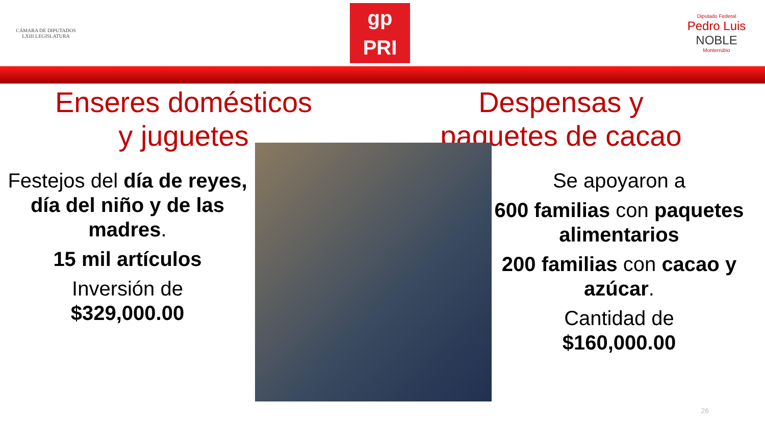CÁMARA DE DIPUTADOS
LXIII LEGISLATURA
gp
PRI
Diputado Federal
Pedro Luis
NOBLE
Monterrubio
Enseres domésticos
y juguetes
Despensas y
paquetes de cacao
Festejos del día de reyes, día del niño y de las madres.
15 mil artículos
Inversión de
$329,000.00
Se apoyaron a
600 familias con paquetes alimentarios
200 familias con cacao y azúcar.
Cantidad de
$160,000.00
26